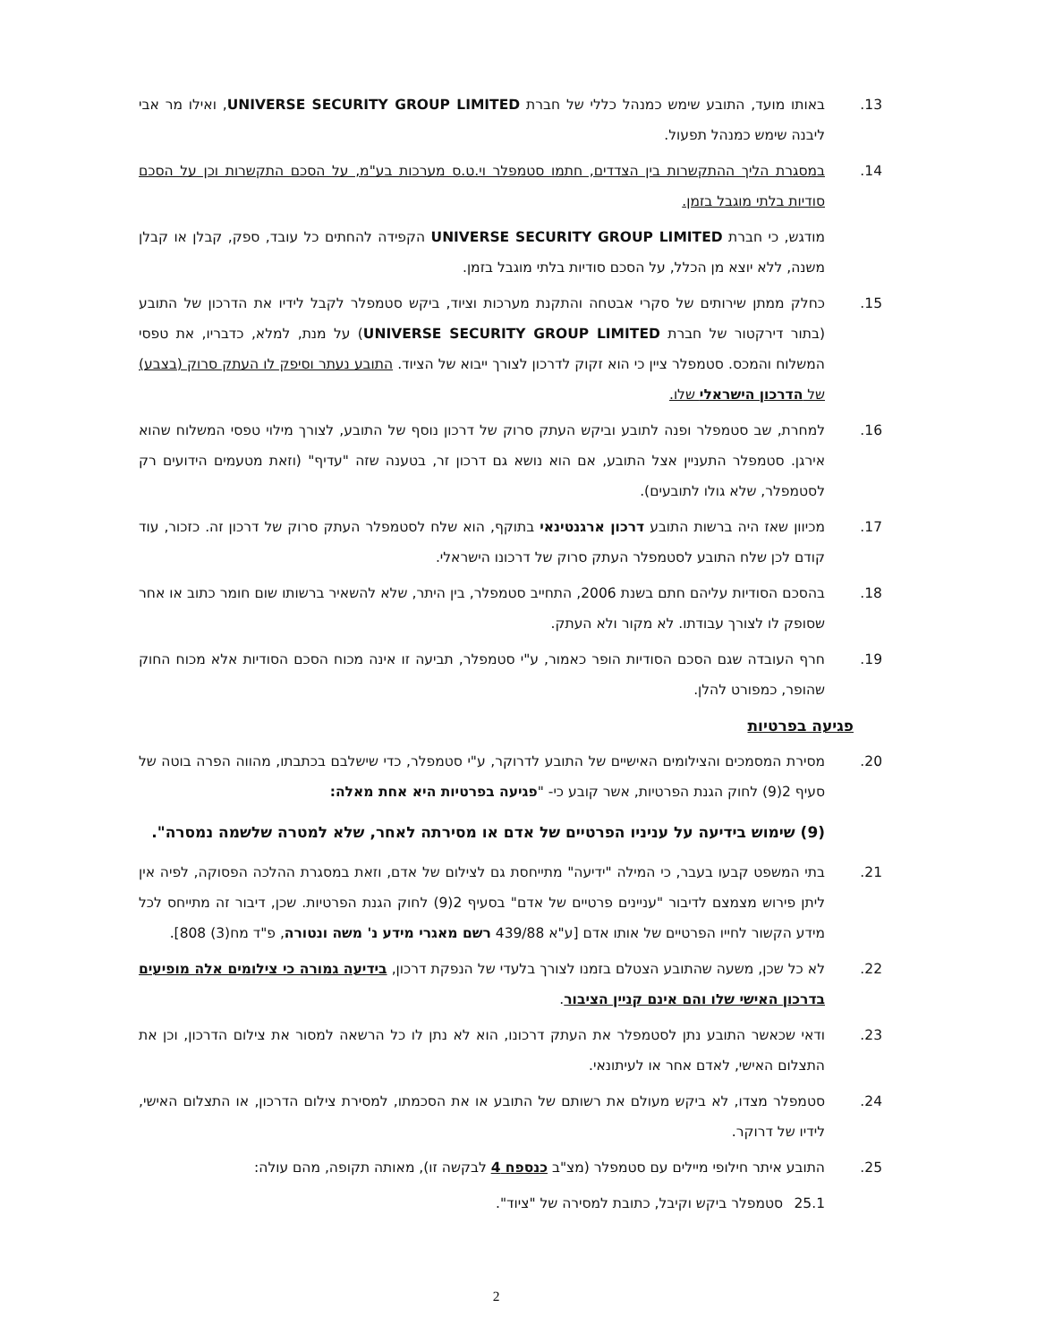13. באותו מועד, התובע שימש כמנהל כללי של חברת UNIVERSE SECURITY GROUP LIMITED, ואילו מר אבי ליבנה שימש כמנהל תפעול.
14. במסגרת הליך ההתקשרות בין הצדדים, חתמו סטמפלר וי.ט.ס מערכות בע"מ, על הסכם התקשרות וכן על הסכם סודיות בלתי מוגבל בזמן.
מודגש, כי חברת UNIVERSE SECURITY GROUP LIMITED הקפידה להחתים כל עובד, ספק, קבלן או קבלן משנה, ללא יוצא מן הכלל, על הסכם סודיות בלתי מוגבל בזמן.
15. כחלק ממתן שירותים של סקרי אבטחה והתקנת מערכות וציוד, ביקש סטמפלר לקבל לידיו את הדרכון של התובע (בתור דירקטור של חברת UNIVERSE SECURITY GROUP LIMITED) על מנת, למלא, כדבריו, את טפסי המשלוח והמכס. סטמפלר ציין כי הוא זקוק לדרכון לצורך ייבוא של הציוד. התובע נעתר וסיפק לו העתק סרוק (בצבע) של הדרכון הישראלי שלו.
16. למחרת, שב סטמפלר ופנה לתובע וביקש העתק סרוק של דרכון נוסף של התובע, לצורך מילוי טפסי המשלוח שהוא אירגן. סטמפלר התעניין אצל התובע, אם הוא נושא גם דרכון זר, בטענה שזה "עדיף" (וזאת מטעמים הידועים רק לסטמפלר, שלא גולו לתובעים).
17. מכיוון שאז היה ברשות התובע דרכון ארגנטינאי בתוקף, הוא שלח לסטמפלר העתק סרוק של דרכון זה. כזכור, עוד קודם לכן שלח התובע לסטמפלר העתק סרוק של דרכונו הישראלי.
18. בהסכם הסודיות עליהם חתם בשנת 2006, התחייב סטמפלר, בין היתר, שלא להשאיר ברשותו שום חומר כתוב או אחר שסופק לו לצורך עבודתו. לא מקור ולא העתק.
19. חרף העובדה שגם הסכם הסודיות הופר כאמור, ע"י סטמפלר, תביעה זו אינה מכוח הסכם הסודיות אלא מכוח החוק שהופר, כמפורט להלן.
פגיעה בפרטיות
20. מסירת המסמכים והצילומים האישיים של התובע לדרוקר, ע"י סטמפלר, כדי שישלבם בכתבתו, מהווה הפרה בוטה של סעיף 2(9) לחוק הגנת הפרטיות, אשר קובע כי- "פגיעה בפרטיות היא אחת מאלה:
(9) שימוש בידיעה על עניניו הפרטיים של אדם או מסירתה לאחר, שלא למטרה שלשמה נמסרה".
21. בתי המשפט קבעו בעבר, כי המילה "ידיעה" מתייחסת גם לצילום של אדם, וזאת במסגרת ההלכה הפסוקה, לפיה אין ליתן פירוש מצמצם לדיבור "עניינים פרטיים של אדם" בסעיף 2(9) לחוק הגנת הפרטיות. שכן, דיבור זה מתייחס לכל מידע הקשור לחייו הפרטיים של אותו אדם [ע"א 439/88 רשם מאגרי מידע נ' משה ונטורה, פ"ד מח(3) 808].
22. לא כל שכן, משעה שהתובע הצטלם בזמנו לצורך בלעדי של הנפקת דרכון, בידיעה גמורה כי צילומים אלה מופיעים בדרכון האישי שלו והם אינם קניין הציבור.
23. ודאי שכאשר התובע נתן לסטמפלר את העתק דרכונו, הוא לא נתן לו כל הרשאה למסור את צילום הדרכון, וכן את התצלום האישי, לאדם אחר או לעיתונאי.
24. סטמפלר מצדו, לא ביקש מעולם את רשותם של התובע או את הסכמתו, למסירת צילום הדרכון, או התצלום האישי, לידיו של דרוקר.
25. התובע איתר חילופי מיילים עם סטמפלר (מצ"ב כנספח 4 לבקשה זו), מאותה תקופה, מהם עולה:
25.1 סטמפלר ביקש וקיבל, כתובת למסירה של "ציוד".
2